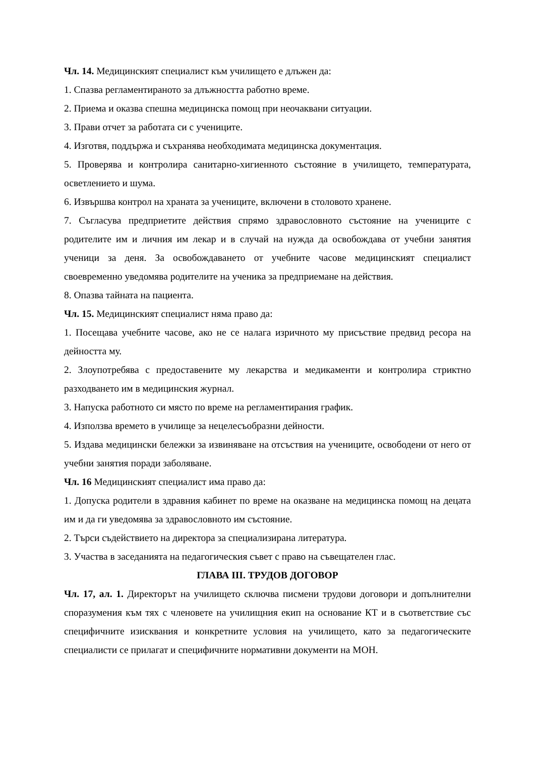Чл. 14. Медицинският специалист към училището е длъжен да:
1. Спазва регламентираното за длъжността работно време.
2. Приема и оказва спешна медицинска помощ при неочаквани ситуации.
3. Прави отчет за работата си с учениците.
4. Изготвя, поддържа и съхранява необходимата медицинска документация.
5. Проверява и контролира санитарно-хигиенното състояние в училището, температурата, осветлението и шума.
6. Извършва контрол на храната за учениците, включени в столовото хранене.
7. Съгласува предприетите действия спрямо здравословното състояние на учениците с родителите им и личния им лекар и в случай на нужда да освобождава от учебни занятия ученици за деня. За освобождаването от учебните часове медицинският специалист своевременно уведомява родителите на ученика за предприемане на действия.
8. Опазва тайната на пациента.
Чл. 15. Медицинският специалист няма право да:
1. Посещава учебните часове, ако не се налага изричното му присъствие предвид ресора на дейността му.
2. Злоупотребява с предоставените му лекарства и медикаменти и контролира стриктно разходването им в медицинския журнал.
3. Напуска работното си място по време на регламентирания график.
4. Използва времето в училище за нецелесъобразни дейности.
5. Издава медицински бележки за извиняване на отсъствия на учениците, освободени от него от учебни занятия поради заболяване.
Чл. 16 Медицинският специалист има право да:
1. Допуска родители в здравния кабинет по време на оказване на медицинска помощ на децата им и да ги уведомява за здравословното им състояние.
2. Търси съдействието на директора за специализирана литература.
3. Участва в заседанията на педагогическия съвет с право на съвещателен глас.
ГЛАВА III. ТРУДОВ ДОГОВОР
Чл. 17, ал. 1. Директорът на училището сключва писмени трудови договори и допълнителни споразумения към тях с членовете на училищния екип на основание КТ и в съответствие със специфичните изисквания и конкретните условия на училището, като за педагогическите специалисти се прилагат и специфичните нормативни документи на МОН.